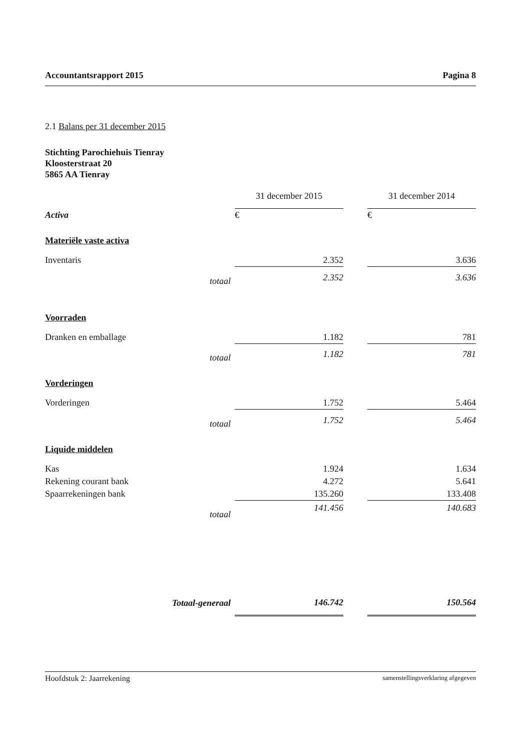Accountantsrapport 2015 Pagina 8
2.1 Balans per 31 december 2015
Stichting Parochiehuis Tienray
Kloosterstraat 20
5865 AA Tienray
| | | 31 december 2015 | | 31 december 2014 |
| --- | --- | --- | --- | --- |
| Activa | | € | | € |
| Materiële vaste activa | | | | |
| Inventaris | | 2.352 | | 3.636 |
| | totaal | 2.352 | | 3.636 |
| Voorraden | | | | |
| Dranken en emballage | | 1.182 | | 781 |
| | totaal | 1.182 | | 781 |
| Vorderingen | | | | |
| Vorderingen | | 1.752 | | 5.464 |
| | totaal | 1.752 | | 5.464 |
| Liquide middelen | | | | |
| Kas | | 1.924 | | 1.634 |
| Rekening courant bank | | 4.272 | | 5.641 |
| Spaarrekeningen bank | | 135.260 | | 133.408 |
| | totaal | 141.456 | | 140.683 |
| | Totaal-generaal | 146.742 | | 150.564 |
Hoofdstuk 2: Jaarrekening samenstellingsverklaring afgegeven